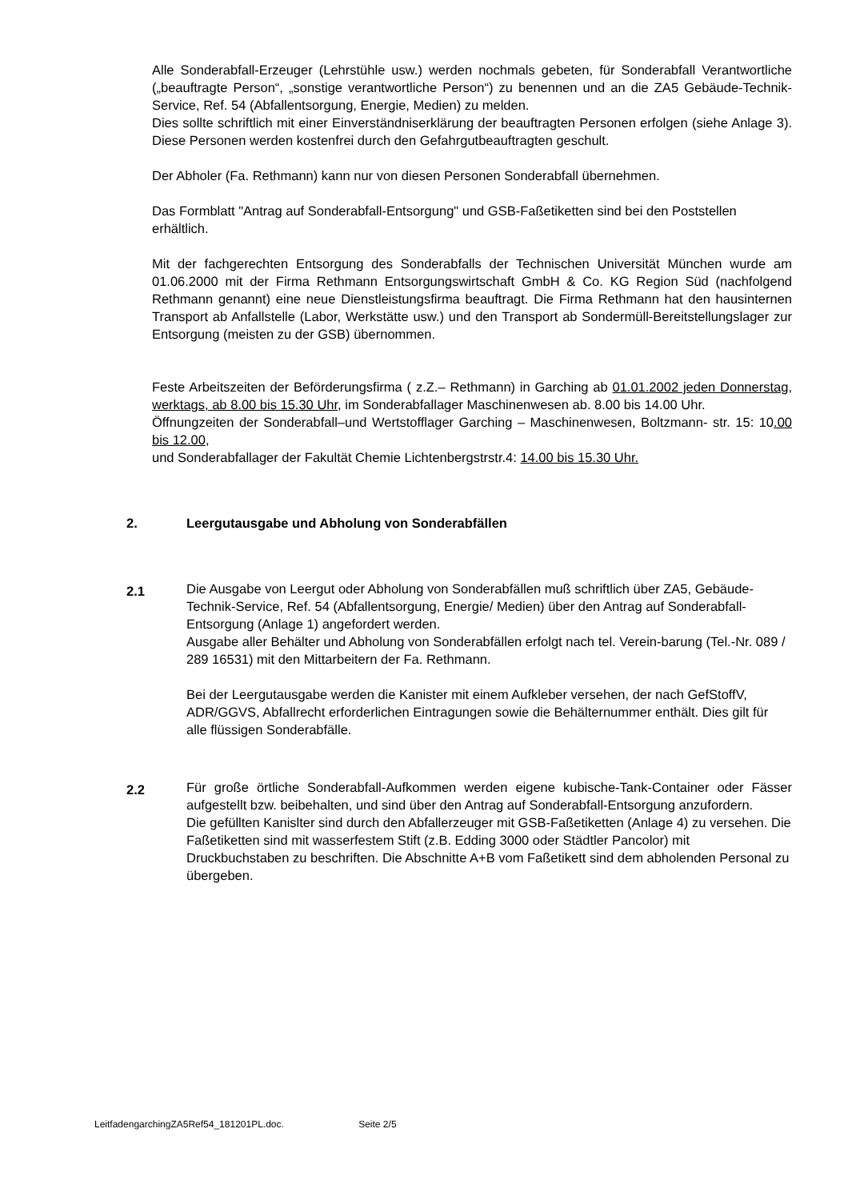Alle Sonderabfall-Erzeuger (Lehrstühle usw.) werden nochmals gebeten, für Sonderabfall Verantwortliche („beauftragte Person“, „sonstige verantwortliche Person“) zu benennen und an die ZA5 Gebäude-Technik-Service, Ref. 54 (Abfallentsorgung, Energie, Medien) zu melden.
Dies sollte schriftlich mit einer Einverständniserklärung der beauftragten Personen erfolgen (siehe Anlage 3). Diese Personen werden kostenfrei durch den Gefahrgutbeauftragten geschult.
Der Abholer (Fa. Rethmann) kann nur von diesen Personen Sonderabfall übernehmen.
Das Formblatt "Antrag auf Sonderabfall-Entsorgung" und GSB-Faßetiketten sind bei den Poststellen erhältlich.
Mit der fachgerechten Entsorgung des Sonderabfalls der Technischen Universität München wurde am 01.06.2000 mit der Firma Rethmann Entsorgungswirtschaft GmbH & Co. KG Region Süd (nachfolgend Rethmann genannt) eine neue Dienstleistungsfirma beauftragt. Die Firma Rethmann hat den hausinternen Transport ab Anfallstelle (Labor, Werkstätte usw.) und den Transport ab Sondermüll-Bereitstellungslager zur Entsorgung (meisten zu der GSB) übernommen.
Feste Arbeitszeiten der Beförderungsfirma ( z.Z.– Rethmann) in Garching ab 01.01.2002 jeden Donnerstag, werktags, ab 8.00 bis 15.30 Uhr, im Sonderabfallager Maschinenwesen ab. 8.00 bis 14.00 Uhr.
Öffnungzeiten der Sonderabfall–und Wertstofflager Garching – Maschinenwesen, Boltzmann- str. 15: 10.00 bis 12.00,
und Sonderabfallager der Fakultät Chemie Lichtenbergstrstr.4: 14.00 bis 15.30 Uhr.
2. Leergutausgabe und Abholung von Sonderabfällen
2.1
Die Ausgabe von Leergut oder Abholung von Sonderabfällen muß schriftlich über ZA5, Gebäude-Technik-Service, Ref. 54 (Abfallentsorgung, Energie/ Medien) über den Antrag auf Sonderabfall-Entsorgung (Anlage 1) angefordert werden.
Ausgabe aller Behälter und Abholung von Sonderabfällen erfolgt nach tel. Verein-barung (Tel.-Nr. 089 / 289 16531) mit den Mittarbeitern der Fa. Rethmann.
Bei der Leergutausgabe werden die Kanister mit einem Aufkleber versehen, der nach GefStoffV, ADR/GGVS, Abfallrecht erforderlichen Eintragungen sowie die Behälternummer enthält. Dies gilt für alle flüssigen Sonderabfälle.
2.2
Für große örtliche Sonderabfall-Aufkommen werden eigene kubische-Tank-Container oder Fässer aufgestellt bzw. beibehalten, und sind über den Antrag auf Sonderabfall-Entsorgung anzufordern.
Die gefüllten Kanislter sind durch den Abfallerzeuger mit GSB-Faßetiketten (Anlage 4) zu versehen. Die Faßetiketten sind mit wasserfestem Stift (z.B. Edding 3000 oder Städtler Pancolor) mit Druckbuchstaben zu beschriften. Die Abschnitte A+B vom Faßetikett sind dem abholenden Personal zu übergeben.
LeitfadengarchingZA5Ref54_181201PL.doc. Seite 2/5